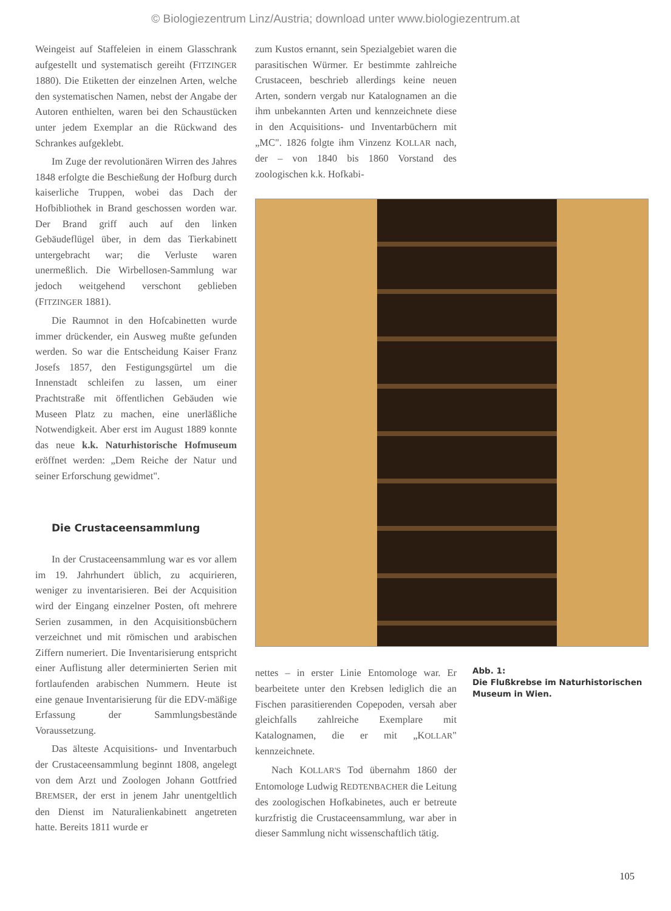© Biologiezentrum Linz/Austria; download unter www.biologiezentrum.at
Weingeist auf Staffeleien in einem Glasschrank aufgestellt und systematisch gereiht (FITZINGER 1880). Die Etiketten der einzelnen Arten, welche den systematischen Namen, nebst der Angabe der Autoren enthielten, waren bei den Schaustücken unter jedem Exemplar an die Rückwand des Schrankes aufgeklebt.
Im Zuge der revolutionären Wirren des Jahres 1848 erfolgte die Beschießung der Hofburg durch kaiserliche Truppen, wobei das Dach der Hofbibliothek in Brand geschossen worden war. Der Brand griff auch auf den linken Gebäudeflügel über, in dem das Tierkabinett untergebracht war; die Verluste waren unermeßlich. Die Wirbellosen-Sammlung war jedoch weitgehend verschont geblieben (FITZINGER 1881).
Die Raumnot in den Hofcabinetten wurde immer drückender, ein Ausweg mußte gefunden werden. So war die Entscheidung Kaiser Franz Josefs 1857, den Festigungsgürtel um die Innenstadt schleifen zu lassen, um einer Prachtstraße mit öffentlichen Gebäuden wie Museen Platz zu machen, eine unerläßliche Notwendigkeit. Aber erst im August 1889 konnte das neue k.k. Naturhistorische Hofmuseum eröffnet werden: „Dem Reiche der Natur und seiner Erforschung gewidmet".
Die Crustaceensammlung
In der Crustaceensammlung war es vor allem im 19. Jahrhundert üblich, zu acquirieren, weniger zu inventarisieren. Bei der Acquisition wird der Eingang einzelner Posten, oft mehrere Serien zusammen, in den Acquisitionsbüchern verzeichnet und mit römischen und arabischen Ziffern numeriert. Die Inventarisierung entspricht einer Auflistung aller determinierten Serien mit fortlaufenden arabischen Nummern. Heute ist eine genaue Inventarisierung für die EDV-mäßige Erfassung der Sammlungsbestände Voraussetzung.
Das älteste Acquisitions- und Inventarbuch der Crustaceensammlung beginnt 1808, angelegt von dem Arzt und Zoologen Johann Gottfried BREMSER, der erst in jenem Jahr unentgeltlich den Dienst im Naturalienkabinett angetreten hatte. Bereits 1811 wurde er
zum Kustos ernannt, sein Spezialgebiet waren die parasitischen Würmer. Er bestimmte zahlreiche Crustaceen, beschrieb allerdings keine neuen Arten, sondern vergab nur Katalognamen an die ihm unbekannten Arten und kennzeichnete diese in den Acquisitions- und Inventarbüchern mit „MC". 1826 folgte ihm Vinzenz KOLLAR nach, der – von 1840 bis 1860 Vorstand des zoologischen k.k. Hofkabi-
nettes – in erster Linie Entomologe war. Er bearbeitete unter den Krebsen lediglich die an Fischen parasitierenden Copepoden, versah aber gleichfalls zahlreiche Exemplare mit Katalognamen, die er mit „KOLLAR" kennzeichnete.
Nach KOLLAR'S Tod übernahm 1860 der Entomologe Ludwig REDTENBACHER die Leitung des zoologischen Hofkabinetes, auch er betreute kurzfristig die Crustaceensammlung, war aber in dieser Sammlung nicht wissenschaftlich tätig.
Abb. 1:
Die Flußkrebse im Naturhistorischen Museum in Wien.
105